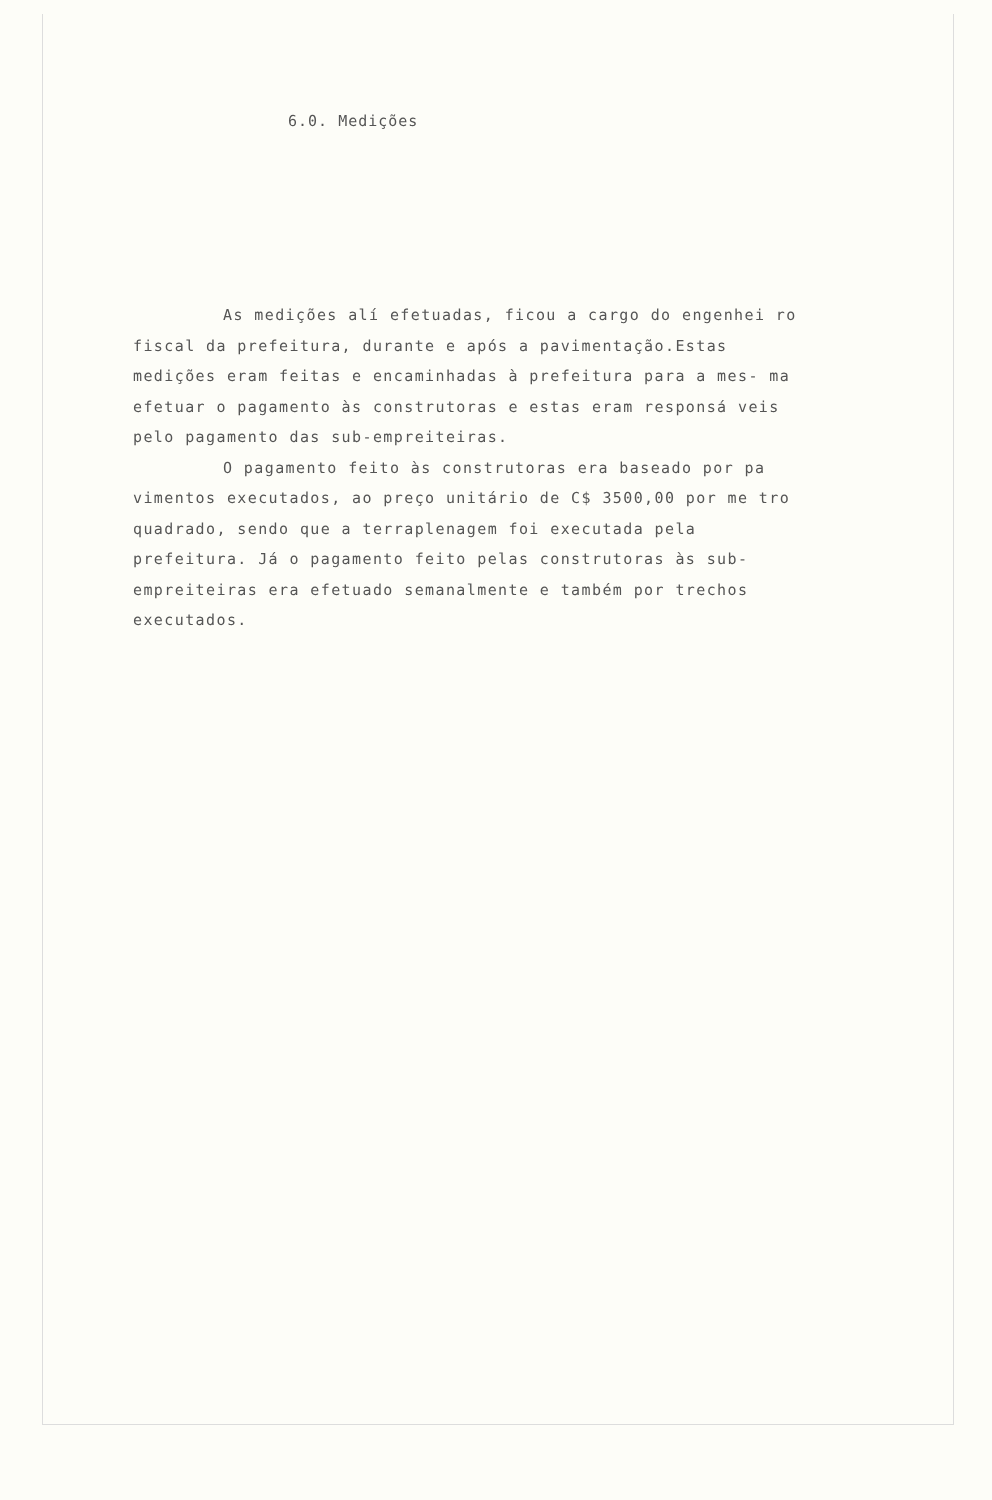6.0. Medições
As medições alí efetuadas, ficou a cargo do engenhei ro fiscal da prefeitura, durante e após a pavimentação.Estas medições eram feitas e encaminhadas à prefeitura para a mes- ma efetuar o pagamento às construtoras e estas eram responsá veis pelo pagamento das sub-empreiteiras.
O pagamento feito às construtoras era baseado por pa vimentos executados, ao preço unitário de C$ 3500,00 por me tro quadrado, sendo que a terraplenagem foi executada pela prefeitura. Já o pagamento feito pelas construtoras às sub- empreiteiras era efetuado semanalmente e também por trechos executados.